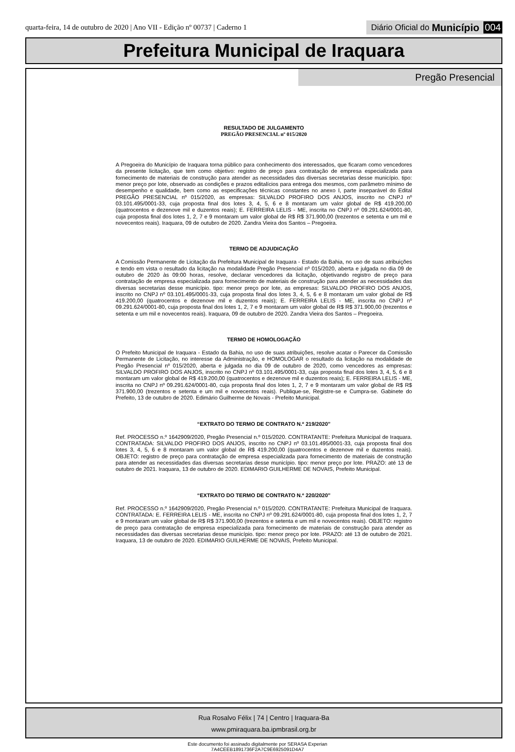quarta-feira, 14 de outubro de 2020 | Ano VII - Edição nº 00737 | Caderno 1
Diário Oficial do Município 004
Prefeitura Municipal de Iraquara
Pregão Presencial
RESULTADO DE JULGAMENTO
PREGÃO PRESENCIAL nº 015/2020
A Pregoeira do Município de Iraquara torna público para conhecimento dos interessados, que ficaram como vencedores da presente licitação, que tem como objetivo: registro de preço para contratação de empresa especializada para fornecimento de materiais de construção para atender as necessidades das diversas secretarias desse município. tipo: menor preço por lote, observado as condições e prazos editalícios para entrega dos mesmos, com parâmetro mínimo de desempenho e qualidade, bem como as especificações técnicas constantes no anexo I, parte inseparável do Edital PREGÃO PRESENCIAL nº 015/2020, as empresas: SILVALDO PROFIRO DOS ANJOS, inscrito no CNPJ nº 03.101.495/0001-33, cuja proposta final dos lotes 3, 4, 5, 6 e 8 montaram um valor global de R$ 419.200,00 (quatrocentos e dezenove mil e duzentos reais); E. FERREIRA LELIS - ME, inscrita no CNPJ nº 09.291.624/0001-80, cuja proposta final dos lotes 1, 2, 7 e 9 montaram um valor global de R$ R$ 371.900,00 (trezentos e setenta e um mil e novecentos reais). Iraquara, 09 de outubro de 2020. Zandra Vieira dos Santos – Pregoeira.
TERMO DE ADJUDICAÇÃO
A Comissão Permanente de Licitação da Prefeitura Municipal de Iraquara - Estado da Bahia, no uso de suas atribuições e tendo em vista o resultado da licitação na modalidade Pregão Presencial nº 015/2020, aberta e julgada no dia 09 de outubro de 2020 às 09:00 horas, resolve, declarar vencedores da licitação, objetivando registro de preço para contratação de empresa especializada para fornecimento de materiais de construção para atender as necessidades das diversas secretarias desse município. tipo: menor preço por lote, as empresas: SILVALDO PROFIRO DOS ANJOS, inscrito no CNPJ nº 03.101.495/0001-33, cuja proposta final dos lotes 3, 4, 5, 6 e 8 montaram um valor global de R$ 419.200,00 (quatrocentos e dezenove mil e duzentos reais); E. FERREIRA LELIS - ME, inscrita no CNPJ nº 09.291.624/0001-80, cuja proposta final dos lotes 1, 2, 7 e 9 montaram um valor global de R$ R$ 371.900,00 (trezentos e setenta e um mil e novecentos reais). Iraquara, 09 de outubro de 2020. Zandra Vieira dos Santos – Pregoeira.
TERMO DE HOMOLOGAÇÃO
O Prefeito Municipal de Iraquara - Estado da Bahia, no uso de suas atribuições, resolve acatar o Parecer da Comissão Permanente de Licitação, no interesse da Administração, e HOMOLOGAR o resultado da licitação na modalidade de Pregão Presencial nº 015/2020, aberta e julgada no dia 09 de outubro de 2020, como vencedores as empresas: SILVALDO PROFIRO DOS ANJOS, inscrito no CNPJ nº 03.101.495/0001-33, cuja proposta final dos lotes 3, 4, 5, 6 e 8 montaram um valor global de R$ 419.200,00 (quatrocentos e dezenove mil e duzentos reais); E. FERREIRA LELIS - ME, inscrita no CNPJ nº 09.291.624/0001-80, cuja proposta final dos lotes 1, 2, 7 e 9 montaram um valor global de R$ R$ 371.900,00 (trezentos e setenta e um mil e novecentos reais). Publique-se, Registre-se e Cumpra-se. Gabinete do Prefeito, 13 de outubro de 2020. Edimário Guilherme de Novais - Prefeito Municipal.
“EXTRATO DO TERMO DE CONTRATO N.º 219/2020”
Ref. PROCESSO n.º 1642909/2020, Pregão Presencial n.º 015/2020. CONTRATANTE: Prefeitura Municipal de Iraquara. CONTRATADA: SILVALDO PROFIRO DOS ANJOS, inscrito no CNPJ nº 03.101.495/0001-33, cuja proposta final dos lotes 3, 4, 5, 6 e 8 montaram um valor global de R$ 419.200,00 (quatrocentos e dezenove mil e duzentos reais). OBJETO: registro de preço para contratação de empresa especializada para fornecimento de materiais de construção para atender as necessidades das diversas secretarias desse município. tipo: menor preço por lote. PRAZO: até 13 de outubro de 2021. Iraquara, 13 de outubro de 2020. EDIMARIO GUILHERME DE NOVAIS, Prefeito Municipal.
“EXTRATO DO TERMO DE CONTRATO N.º 220/2020”
Ref. PROCESSO n.º 1642909/2020, Pregão Presencial n.º 015/2020. CONTRATANTE: Prefeitura Municipal de Iraquara. CONTRATADA: E. FERREIRA LELIS - ME, inscrita no CNPJ nº 09.291.624/0001-80, cuja proposta final dos lotes 1, 2, 7 e 9 montaram um valor global de R$ R$ 371.900,00 (trezentos e setenta e um mil e novecentos reais). OBJETO: registro de preço para contratação de empresa especializada para fornecimento de materiais de construção para atender as necessidades das diversas secretarias desse município. tipo: menor preço por lote. PRAZO: até 13 de outubro de 2021. Iraquara, 13 de outubro de 2020. EDIMARIO GUILHERME DE NOVAIS, Prefeito Municipal.
Rua Rosalvo Félix | 74 | Centro | Iraquara-Ba
www.pmiraquara.ba.ipmbrasil.org.br
Este documento foi assinado digitalmente por SERASA Experian
7A4CEEB1891736F2A7C9E6925091D4A7